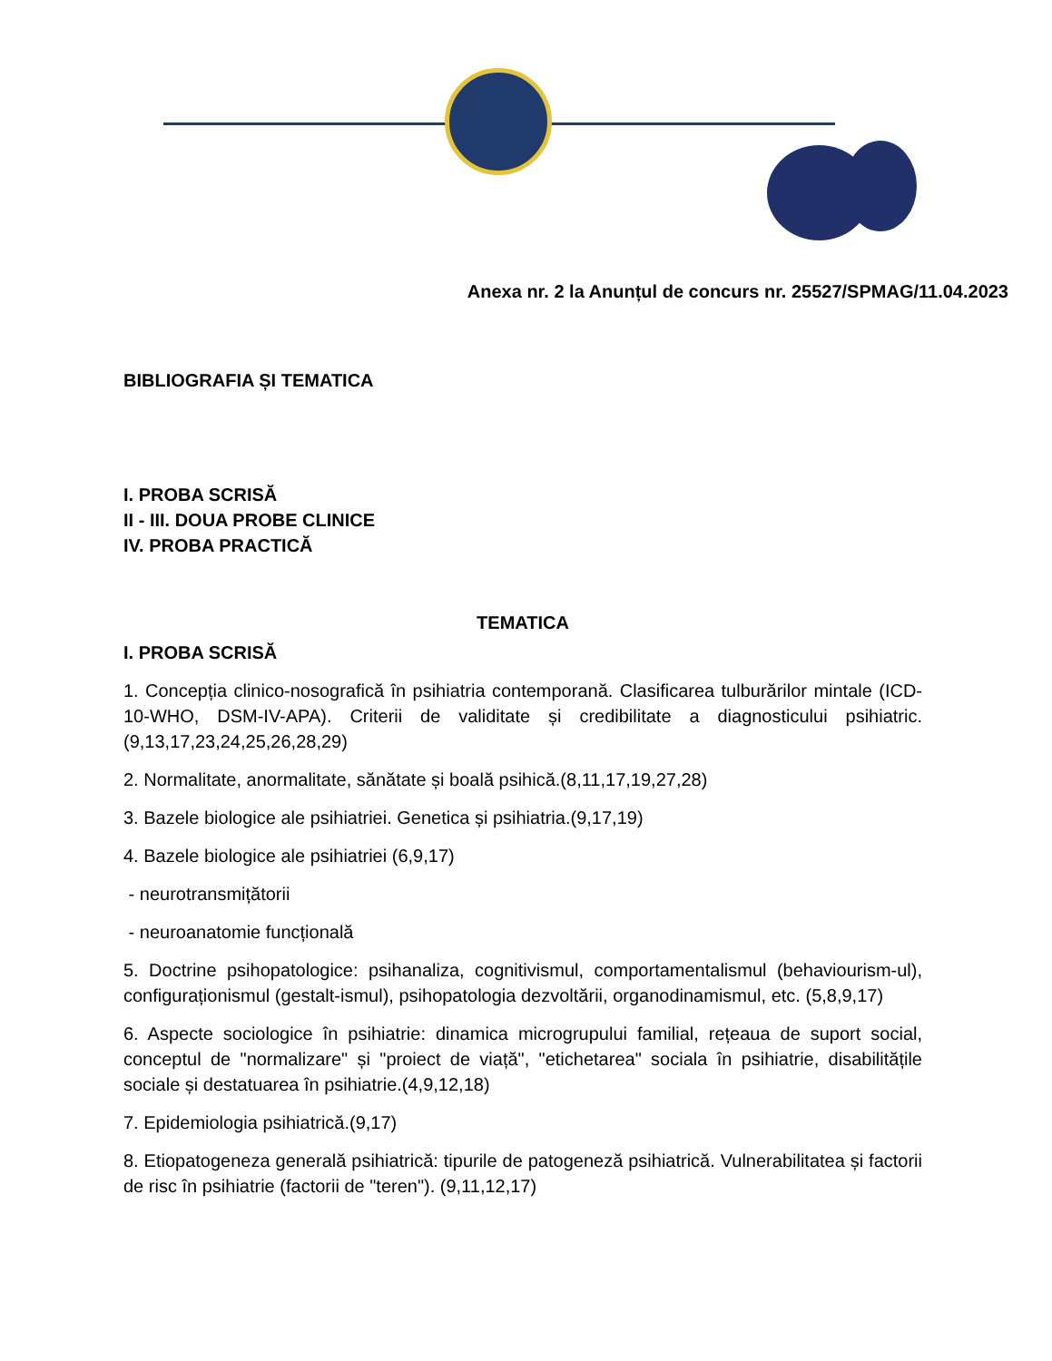Anexa nr. 2 la Anunțul de concurs nr. 25527/SPMAG/11.04.2023
BIBLIOGRAFIA ȘI TEMATICA
I. PROBA SCRISĂ
II - III. DOUA PROBE CLINICE
IV. PROBA PRACTICĂ
TEMATICA
I. PROBA SCRISĂ
1. Concepția clinico-nosografică în psihiatria contemporană. Clasificarea tulburărilor mintale (ICD-10-WHO, DSM-IV-APA). Criterii de validitate și credibilitate a diagnosticului psihiatric.(9,13,17,23,24,25,26,28,29)
2. Normalitate, anormalitate, sănătate și boală psihică.(8,11,17,19,27,28)
3. Bazele biologice ale psihiatriei. Genetica și psihiatria.(9,17,19)
4. Bazele biologice ale psihiatriei (6,9,17)
- neurotransmițătorii
- neuroanatomie funcțională
5. Doctrine psihopatologice: psihanaliza, cognitivismul, comportamentalismul (behaviourism-ul), configuraționismul (gestalt-ismul), psihopatologia dezvoltării, organodinamismul, etc. (5,8,9,17)
6. Aspecte sociologice în psihiatrie: dinamica microgrupului familial, rețeaua de suport social, conceptul de "normalizare" și "proiect de viață", "etichetarea" sociala în psihiatrie, disabilitățile sociale și destatuarea în psihiatrie.(4,9,12,18)
7. Epidemiologia psihiatrică.(9,17)
8. Etiopatogeneza generală psihiatrică: tipurile de patogeneză psihiatrică. Vulnerabilitatea și factorii de risc în psihiatrie (factorii de "teren"). (9,11,12,17)